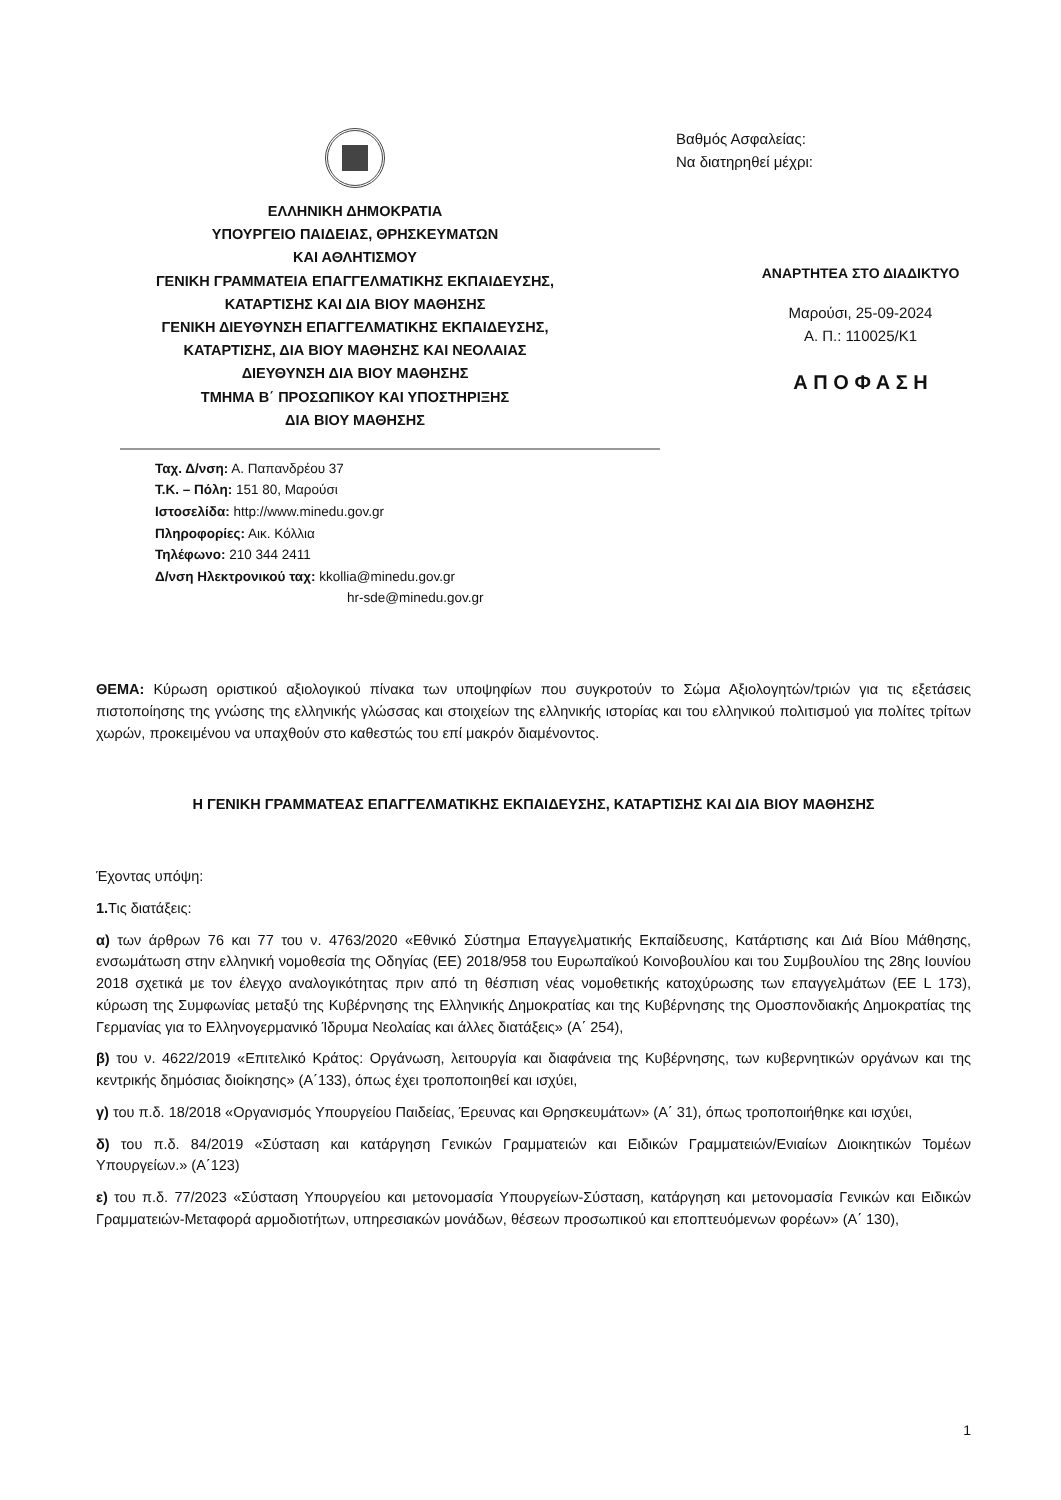ΕΛΛΗΝΙΚΗ ΔΗΜΟΚΡΑΤΙΑ
ΥΠΟΥΡΓΕΙΟ ΠΑΙΔΕΙΑΣ, ΘΡΗΣΚΕΥΜΑΤΩΝ
ΚΑΙ ΑΘΛΗΤΙΣΜΟΥ
ΓΕΝΙΚΗ ΓΡΑΜΜΑΤΕΙΑ ΕΠΑΓΓΕΛΜΑΤΙΚΗΣ ΕΚΠΑΙΔΕΥΣΗΣ,
ΚΑΤΑΡΤΙΣΗΣ ΚΑΙ ΔΙΑ ΒΙΟΥ ΜΑΘΗΣΗΣ
ΓΕΝΙΚΗ ΔΙΕΥΘΥΝΣΗ ΕΠΑΓΓΕΛΜΑΤΙΚΗΣ ΕΚΠΑΙΔΕΥΣΗΣ,
ΚΑΤΑΡΤΙΣΗΣ, ΔΙΑ ΒΙΟΥ ΜΑΘΗΣΗΣ ΚΑΙ ΝΕΟΛΑΙΑΣ
ΔΙΕΥΘΥΝΣΗ ΔΙΑ ΒΙΟΥ ΜΑΘΗΣΗΣ
ΤΜΗΜΑ Β΄ ΠΡΟΣΩΠΙΚΟΥ ΚΑΙ ΥΠΟΣΤΗΡΙΞΗΣ
ΔΙΑ ΒΙΟΥ ΜΑΘΗΣΗΣ
Ταχ. Δ/νση: Α. Παπανδρέου 37
Τ.Κ. – Πόλη: 151 80, Μαρούσι
Ιστοσελίδα: http://www.minedu.gov.gr
Πληροφορίες: Αικ. Κόλλια
Τηλέφωνο: 210 344 2411
Δ/νση Ηλεκτρονικού ταχ: kkollia@minedu.gov.gr
hr-sde@minedu.gov.gr
Βαθμός Ασφαλείας:
Να διατηρηθεί μέχρι:
ΑΝΑΡΤΗΤΕΑ ΣΤΟ ΔΙΑΔΙΚΤΥΟ
Μαρούσι, 25-09-2024
Α. Π.: 110025/Κ1
Α Π Ο Φ Α Σ Η
ΘΕΜΑ: Κύρωση οριστικού αξιολογικού πίνακα των υποψηφίων που συγκροτούν το Σώμα Αξιολογητών/τριών για τις εξετάσεις πιστοποίησης της γνώσης της ελληνικής γλώσσας και στοιχείων της ελληνικής ιστορίας και του ελληνικού πολιτισμού για πολίτες τρίτων χωρών, προκειμένου να υπαχθούν στο καθεστώς του επί μακρόν διαμένοντος.
Η ΓΕΝΙΚΗ ΓΡΑΜΜΑΤΕΑΣ ΕΠΑΓΓΕΛΜΑΤΙΚΗΣ ΕΚΠΑΙΔΕΥΣΗΣ, ΚΑΤΑΡΤΙΣΗΣ ΚΑΙ ΔΙΑ ΒΙΟΥ ΜΑΘΗΣΗΣ
Έχοντας υπόψη:
1. Τις διατάξεις:
α) των άρθρων 76 και 77 του ν. 4763/2020 «Εθνικό Σύστημα Επαγγελματικής Εκπαίδευσης, Κατάρτισης και Διά Βίου Μάθησης, ενσωμάτωση στην ελληνική νομοθεσία της Οδηγίας (ΕΕ) 2018/958 του Ευρωπαϊκού Κοινοβουλίου και του Συμβουλίου της 28ης Ιουνίου 2018 σχετικά με τον έλεγχο αναλογικότητας πριν από τη θέσπιση νέας νομοθετικής κατοχύρωσης των επαγγελμάτων (ΕΕ L 173), κύρωση της Συμφωνίας μεταξύ της Κυβέρνησης της Ελληνικής Δημοκρατίας και της Κυβέρνησης της Ομοσπονδιακής Δημοκρατίας της Γερμανίας για το Ελληνογερμανικό Ίδρυμα Νεολαίας και άλλες διατάξεις» (Α΄ 254),
β) του ν. 4622/2019 «Επιτελικό Κράτος: Οργάνωση, λειτουργία και διαφάνεια της Κυβέρνησης, των κυβερνητικών οργάνων και της κεντρικής δημόσιας διοίκησης» (Α΄133), όπως έχει τροποποιηθεί και ισχύει,
γ) του π.δ. 18/2018 «Οργανισμός Υπουργείου Παιδείας, Έρευνας και Θρησκευμάτων» (Α΄ 31), όπως τροποποιήθηκε και ισχύει,
δ) του π.δ. 84/2019 «Σύσταση και κατάργηση Γενικών Γραμματειών και Ειδικών Γραμματειών/Ενιαίων Διοικητικών Τομέων Υπουργείων.» (Α΄123)
ε) του π.δ. 77/2023 «Σύσταση Υπουργείου και μετονομασία Υπουργείων-Σύσταση, κατάργηση και μετονομασία Γενικών και Ειδικών Γραμματειών-Μεταφορά αρμοδιοτήτων, υπηρεσιακών μονάδων, θέσεων προσωπικού και εποπτευόμενων φορέων» (Α΄ 130),
1